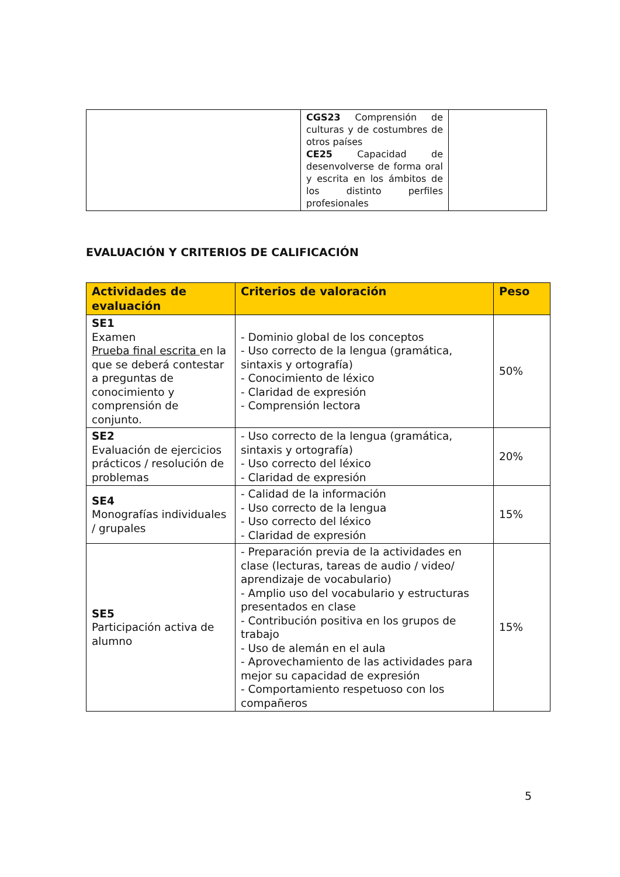| | CGS23 Comprensión de culturas y de costumbres de otros países CE25 Capacidad de desenvolverse de forma oral y escrita en los ámbitos de los distinto perfiles profesionales | |
EVALUACIÓN Y CRITERIOS DE CALIFICACIÓN
| Actividades de evaluación | Criterios de valoración | Peso |
| --- | --- | --- |
| SE1 Examen Prueba final escrita en la que se deberá contestar a preguntas de conocimiento y comprensión de conjunto. | - Dominio global de los conceptos - Uso correcto de la lengua (gramática, sintaxis y ortografía) - Conocimiento de léxico - Claridad de expresión - Comprensión lectora | 50% |
| SE2 Evaluación de ejercicios prácticos / resolución de problemas | - Uso correcto de la lengua (gramática, sintaxis y ortografía) - Uso correcto del léxico - Claridad de expresión | 20% |
| SE4 Monografías individuales / grupales | - Calidad de la información - Uso correcto de la lengua - Uso correcto del léxico - Claridad de expresión | 15% |
| SE5 Participación activa de alumno | - Preparación previa de la actividades en clase (lecturas, tareas de audio / video/ aprendizaje de vocabulario) - Amplio uso del vocabulario y estructuras presentados en clase - Contribución positiva en los grupos de trabajo - Uso de alemán en el aula - Aprovechamiento de las actividades para mejor su capacidad de expresión - Comportamiento respetuoso con los compañeros | 15% |
5